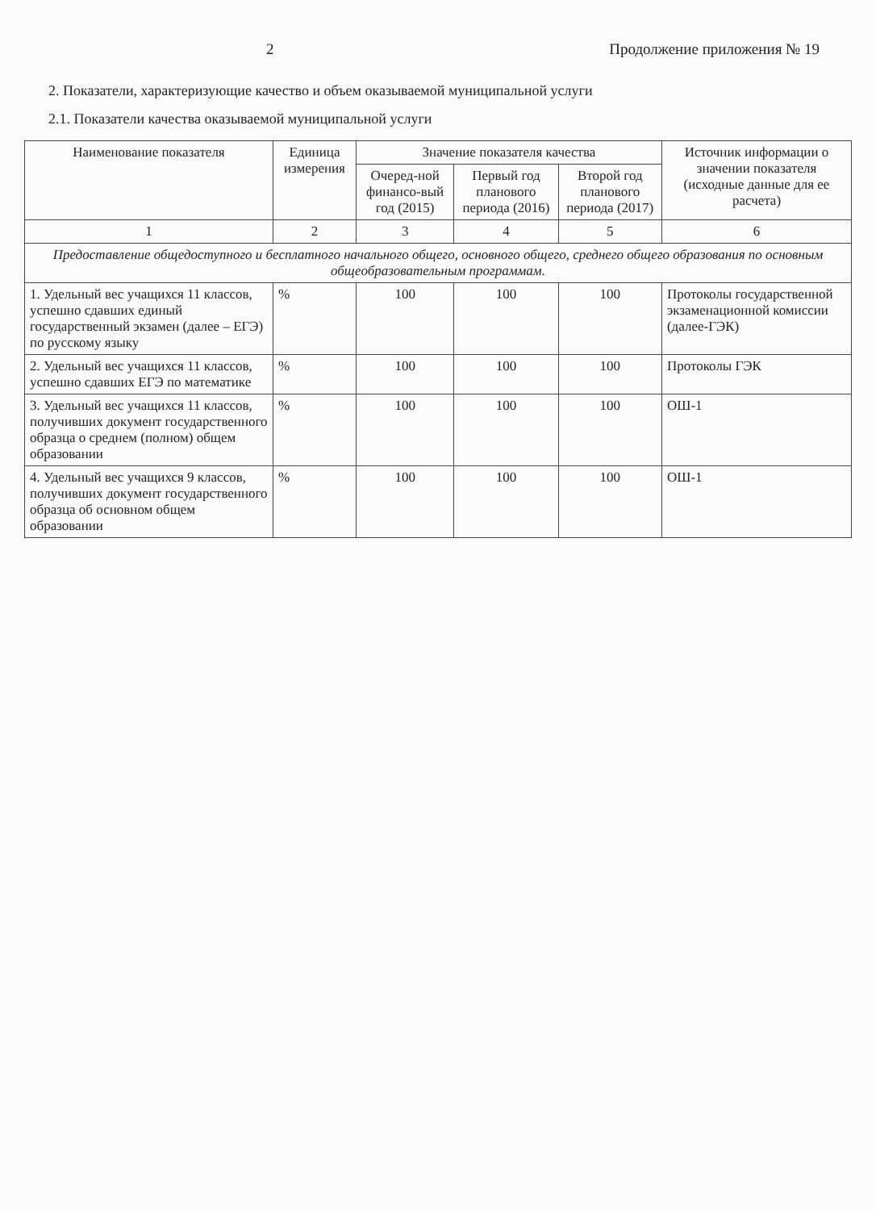2 Продолжение приложения № 19
2. Показатели, характеризующие качество и объем оказываемой муниципальной услуги
2.1. Показатели качества оказываемой муниципальной услуги
| Наименование показателя | Единица измерения | Значение показателя качества | | | Источник информации о значении показателя (исходные данные для ее расчета) |
| --- | --- | --- | --- | --- | --- |
| | | Очеред-ной финансо-вый год (2015) | Первый год планового периода (2016) | Второй год планового периода (2017) | |
| 1 | 2 | 3 | 4 | 5 | 6 |
| Предоставление общедоступного и бесплатного начального общего, основного общего, среднего общего образования по основным общеобразовательным программам. | | | | | |
| 1. Удельный вес учащихся 11 классов, успешно сдавших единый государственный экзамен (далее – ЕГЭ) по русскому языку | % | 100 | 100 | 100 | Протоколы государственной экзаменационной комиссии (далее-ГЭК) |
| 2. Удельный вес учащихся 11 классов, успешно сдавших ЕГЭ по математике | % | 100 | 100 | 100 | Протоколы ГЭК |
| 3. Удельный вес учащихся 11 классов, получивших документ государственного образца о среднем (полном) общем образовании | % | 100 | 100 | 100 | ОШ-1 |
| 4. Удельный вес учащихся 9 классов, получивших документ государственного образца об основном общем образовании | % | 100 | 100 | 100 | ОШ-1 |